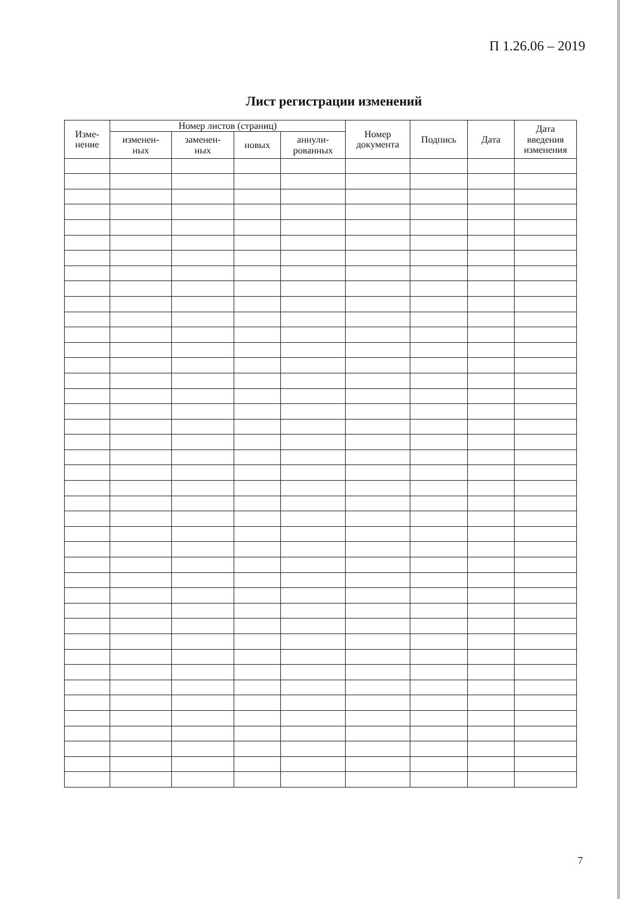П 1.26.06 – 2019
Лист регистрации изменений
| Изме- нение | Номер листов (страниц) | | | | Номер документа | Подпись | Дата | Дата введения изменения |
| --- | --- | --- | --- | --- | --- | --- | --- | --- |
| | изменен- ных | заменен- ных | новых | аннули- рованных | | | | |
7